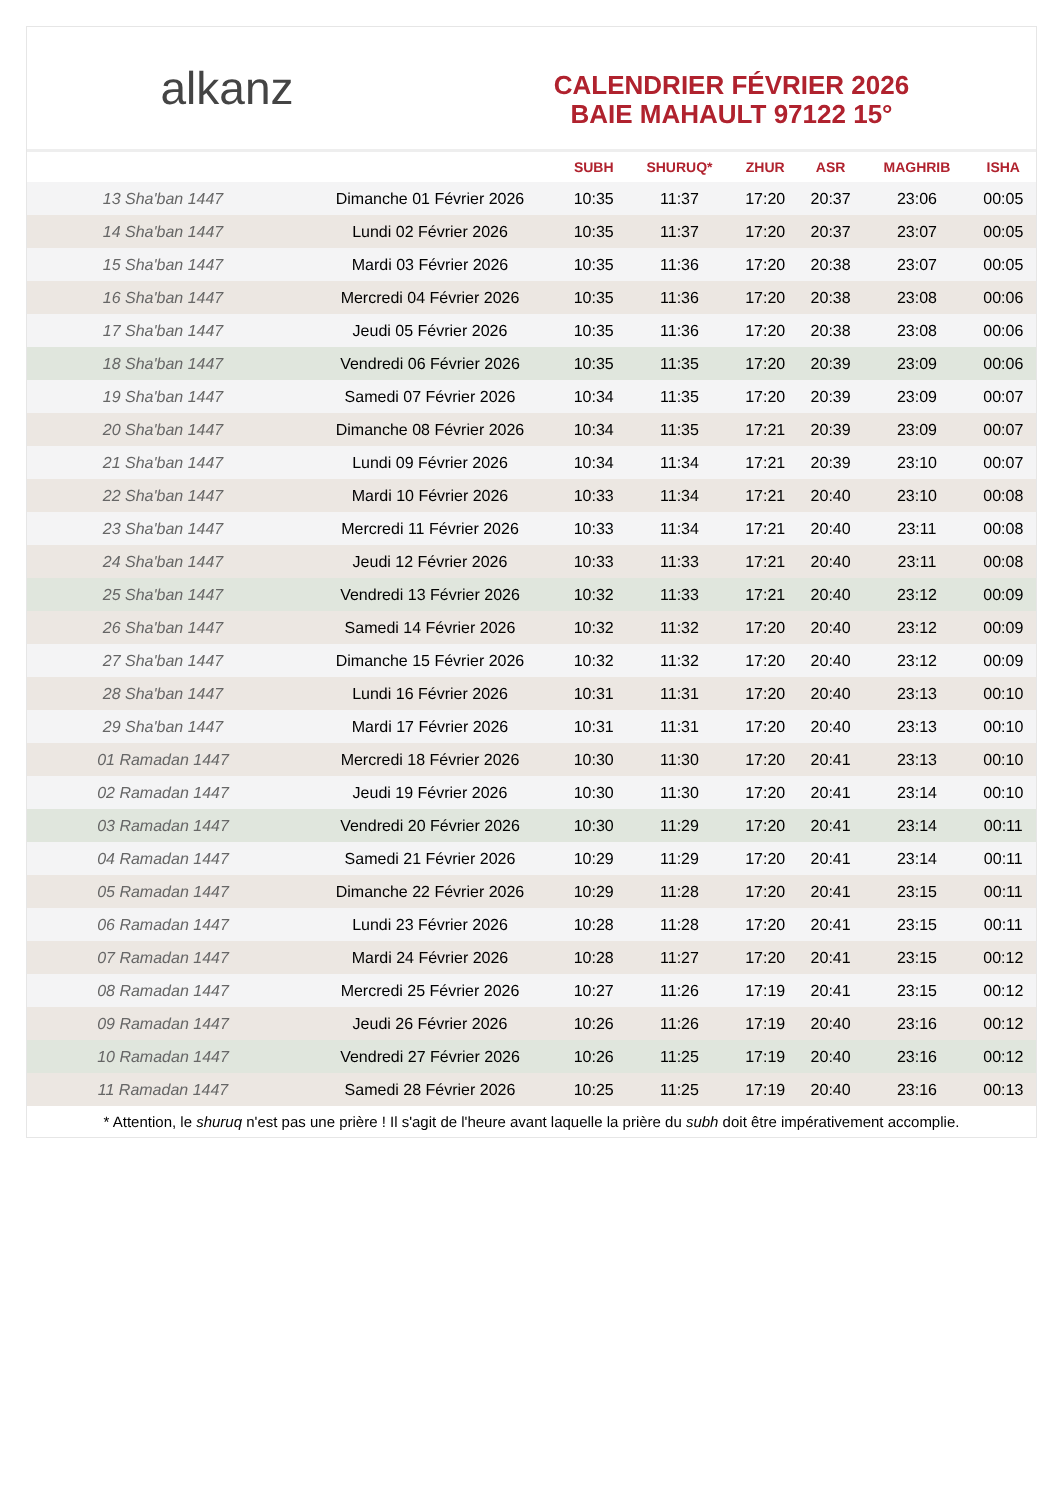alkanz
CALENDRIER FÉVRIER 2026
BAIE MAHAULT 97122 15°
| | | SUBH | SHURUQ* | ZHUR | ASR | MAGHRIB | ISHA |
| --- | --- | --- | --- | --- | --- | --- | --- |
| 13 Sha'ban 1447 | Dimanche 01 Février 2026 | 10:35 | 11:37 | 17:20 | 20:37 | 23:06 | 00:05 |
| 14 Sha'ban 1447 | Lundi 02 Février 2026 | 10:35 | 11:37 | 17:20 | 20:37 | 23:07 | 00:05 |
| 15 Sha'ban 1447 | Mardi 03 Février 2026 | 10:35 | 11:36 | 17:20 | 20:38 | 23:07 | 00:05 |
| 16 Sha'ban 1447 | Mercredi 04 Février 2026 | 10:35 | 11:36 | 17:20 | 20:38 | 23:08 | 00:06 |
| 17 Sha'ban 1447 | Jeudi 05 Février 2026 | 10:35 | 11:36 | 17:20 | 20:38 | 23:08 | 00:06 |
| 18 Sha'ban 1447 | Vendredi 06 Février 2026 | 10:35 | 11:35 | 17:20 | 20:39 | 23:09 | 00:06 |
| 19 Sha'ban 1447 | Samedi 07 Février 2026 | 10:34 | 11:35 | 17:20 | 20:39 | 23:09 | 00:07 |
| 20 Sha'ban 1447 | Dimanche 08 Février 2026 | 10:34 | 11:35 | 17:21 | 20:39 | 23:09 | 00:07 |
| 21 Sha'ban 1447 | Lundi 09 Février 2026 | 10:34 | 11:34 | 17:21 | 20:39 | 23:10 | 00:07 |
| 22 Sha'ban 1447 | Mardi 10 Février 2026 | 10:33 | 11:34 | 17:21 | 20:40 | 23:10 | 00:08 |
| 23 Sha'ban 1447 | Mercredi 11 Février 2026 | 10:33 | 11:34 | 17:21 | 20:40 | 23:11 | 00:08 |
| 24 Sha'ban 1447 | Jeudi 12 Février 2026 | 10:33 | 11:33 | 17:21 | 20:40 | 23:11 | 00:08 |
| 25 Sha'ban 1447 | Vendredi 13 Février 2026 | 10:32 | 11:33 | 17:21 | 20:40 | 23:12 | 00:09 |
| 26 Sha'ban 1447 | Samedi 14 Février 2026 | 10:32 | 11:32 | 17:20 | 20:40 | 23:12 | 00:09 |
| 27 Sha'ban 1447 | Dimanche 15 Février 2026 | 10:32 | 11:32 | 17:20 | 20:40 | 23:12 | 00:09 |
| 28 Sha'ban 1447 | Lundi 16 Février 2026 | 10:31 | 11:31 | 17:20 | 20:40 | 23:13 | 00:10 |
| 29 Sha'ban 1447 | Mardi 17 Février 2026 | 10:31 | 11:31 | 17:20 | 20:40 | 23:13 | 00:10 |
| 01 Ramadan 1447 | Mercredi 18 Février 2026 | 10:30 | 11:30 | 17:20 | 20:41 | 23:13 | 00:10 |
| 02 Ramadan 1447 | Jeudi 19 Février 2026 | 10:30 | 11:30 | 17:20 | 20:41 | 23:14 | 00:10 |
| 03 Ramadan 1447 | Vendredi 20 Février 2026 | 10:30 | 11:29 | 17:20 | 20:41 | 23:14 | 00:11 |
| 04 Ramadan 1447 | Samedi 21 Février 2026 | 10:29 | 11:29 | 17:20 | 20:41 | 23:14 | 00:11 |
| 05 Ramadan 1447 | Dimanche 22 Février 2026 | 10:29 | 11:28 | 17:20 | 20:41 | 23:15 | 00:11 |
| 06 Ramadan 1447 | Lundi 23 Février 2026 | 10:28 | 11:28 | 17:20 | 20:41 | 23:15 | 00:11 |
| 07 Ramadan 1447 | Mardi 24 Février 2026 | 10:28 | 11:27 | 17:20 | 20:41 | 23:15 | 00:12 |
| 08 Ramadan 1447 | Mercredi 25 Février 2026 | 10:27 | 11:26 | 17:19 | 20:41 | 23:15 | 00:12 |
| 09 Ramadan 1447 | Jeudi 26 Février 2026 | 10:26 | 11:26 | 17:19 | 20:40 | 23:16 | 00:12 |
| 10 Ramadan 1447 | Vendredi 27 Février 2026 | 10:26 | 11:25 | 17:19 | 20:40 | 23:16 | 00:12 |
| 11 Ramadan 1447 | Samedi 28 Février 2026 | 10:25 | 11:25 | 17:19 | 20:40 | 23:16 | 00:13 |
* Attention, le shuruq n'est pas une prière ! Il s'agit de l'heure avant laquelle la prière du subh doit être impérativement accomplie.